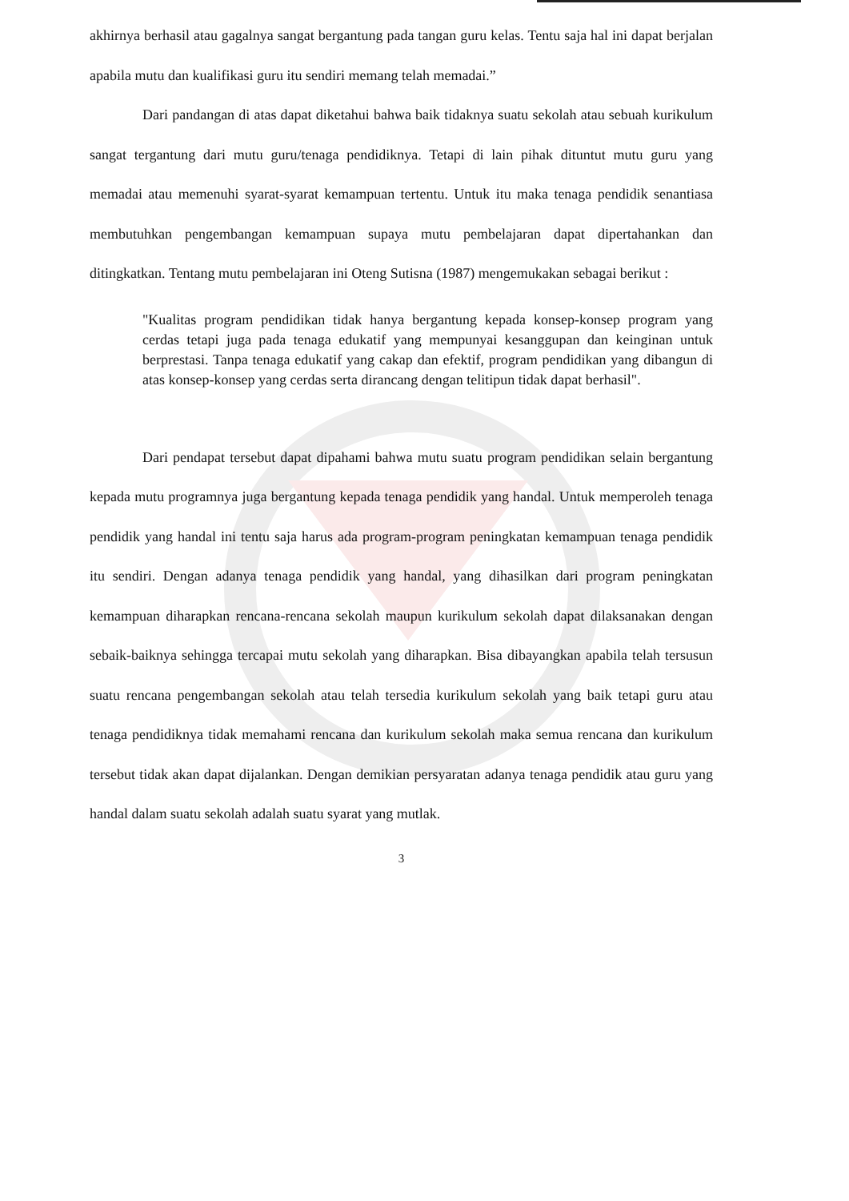akhirnya berhasil atau gagalnya sangat bergantung pada tangan guru kelas. Tentu saja hal ini dapat berjalan apabila mutu dan kualifikasi guru itu sendiri memang telah memadai.”
Dari pandangan di atas dapat diketahui bahwa baik tidaknya suatu sekolah atau sebuah kurikulum sangat tergantung dari mutu guru/tenaga pendidiknya. Tetapi di lain pihak dituntut mutu guru yang memadai atau memenuhi syarat-syarat kemampuan tertentu. Untuk itu maka tenaga pendidik senantiasa membutuhkan pengembangan kemampuan supaya mutu pembelajaran dapat dipertahankan dan ditingkatkan. Tentang mutu pembelajaran ini Oteng Sutisna (1987) mengemukakan sebagai berikut :
"Kualitas program pendidikan tidak hanya bergantung kepada konsep-konsep program yang cerdas tetapi juga pada tenaga edukatif yang mempunyai kesanggupan dan keinginan untuk berprestasi. Tanpa tenaga edukatif yang cakap dan efektif, program pendidikan yang dibangun di atas konsep-konsep yang cerdas serta dirancang dengan telitipun tidak dapat berhasil".
Dari pendapat tersebut dapat dipahami bahwa mutu suatu program pendidikan selain bergantung kepada mutu programnya juga bergantung kepada tenaga pendidik yang handal. Untuk memperoleh tenaga pendidik yang handal ini tentu saja harus ada program-program peningkatan kemampuan tenaga pendidik itu sendiri. Dengan adanya tenaga pendidik yang handal, yang dihasilkan dari program peningkatan kemampuan diharapkan rencana-rencana sekolah maupun kurikulum sekolah dapat dilaksanakan dengan sebaik-baiknya sehingga tercapai mutu sekolah yang diharapkan. Bisa dibayangkan apabila telah tersusun suatu rencana pengembangan sekolah atau telah tersedia kurikulum sekolah yang baik tetapi guru atau tenaga pendidiknya tidak memahami rencana dan kurikulum sekolah maka semua rencana dan kurikulum tersebut tidak akan dapat dijalankan. Dengan demikian persyaratan adanya tenaga pendidik atau guru yang handal dalam suatu sekolah adalah suatu syarat yang mutlak.
3